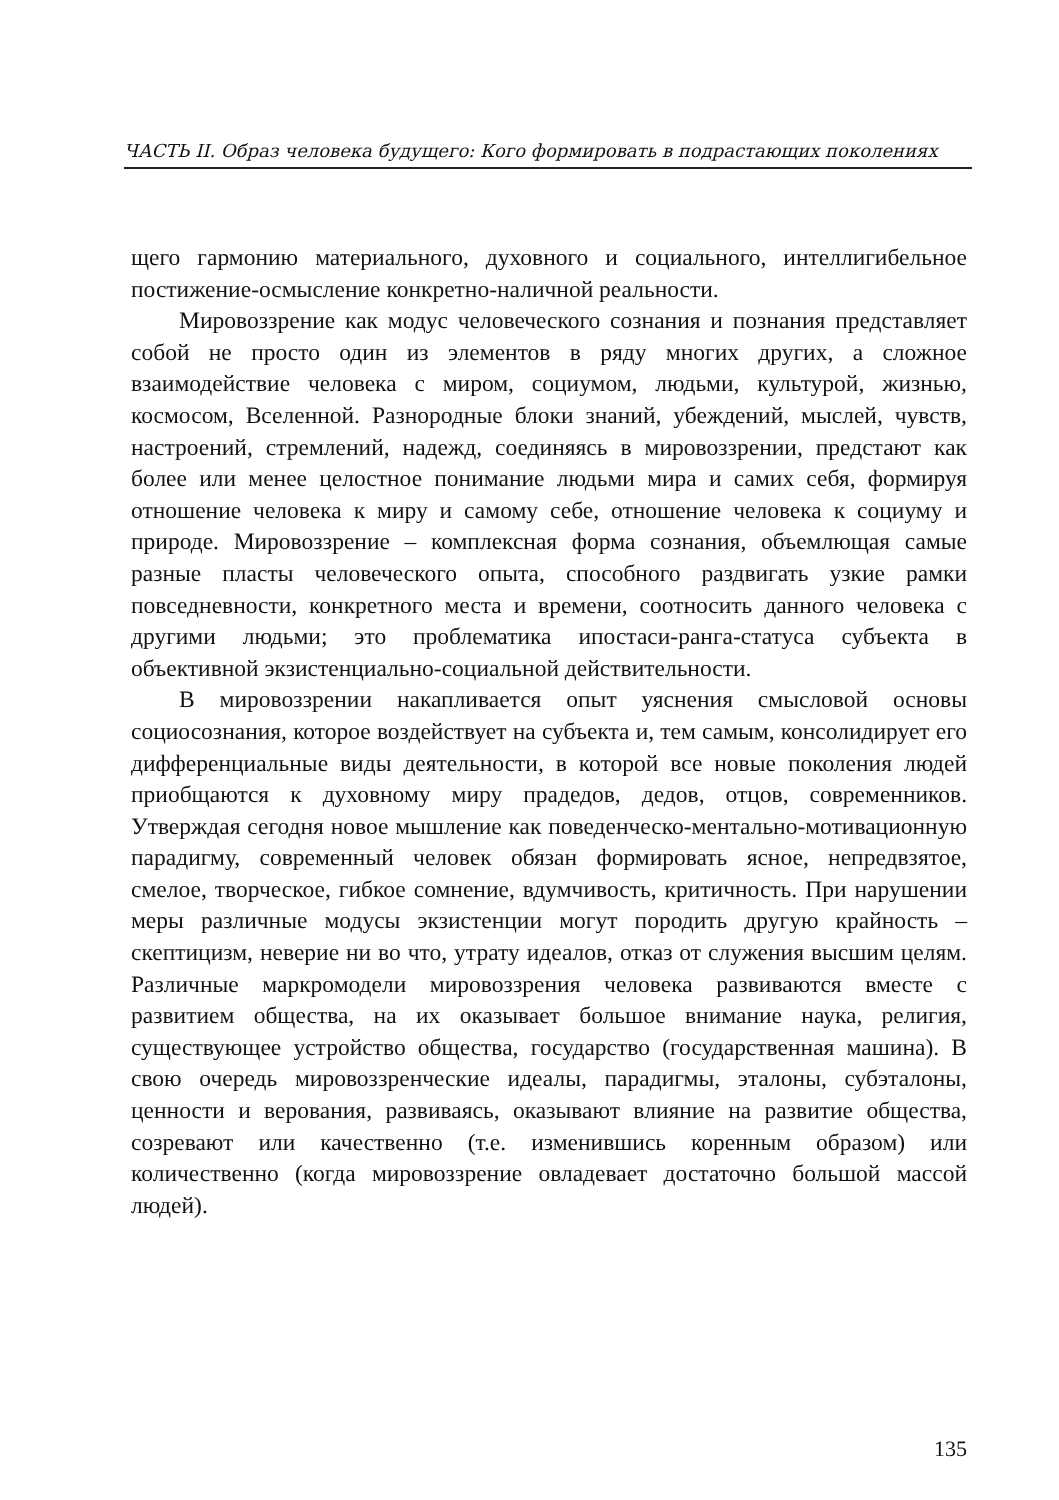ЧАСТЬ II. Образ человека будущего: Кого формировать в подрастающих поколениях
щего гармонию материального, духовного и социального, интелли­гибельное постижение-осмысление конкретно-наличной реальности.
Мировоззрение как модус человеческого сознания и познания представляет собой не просто один из элементов в ряду многих дру­гих, а сложное взаимодействие человека с миром, социумом, людь­ми, культурой, жизнью, космосом, Вселенной. Разнородные блоки знаний, убеждений, мыслей, чувств, настроений, стремлений, на­дежд, соединяясь в мировоззрении, предстают как более или менее целостное понимание людьми мира и самих себя, формируя отноше­ние человека к миру и самому себе, отношение человека к социуму и природе. Мировоззрение – комплексная форма сознания, объемлю­щая самые разные пласты человеческого опыта, способного раздви­гать узкие рамки повседневности, конкретного места и времени, со­относить данного человека с другими людьми; это проблематика ипостаси-ранга-статуса субъекта в объективной экзистенциально-социальной действительности.
В мировоззрении накапливается опыт уяснения смысловой осно­вы социосознания, которое воздействует на субъекта и, тем самым, консолидирует его дифференциальные виды деятельности, в которой все новые поколения людей приобщаются к духовному миру праде­дов, дедов, отцов, современников. Утверждая сегодня новое мышле­ние как поведенческо-ментально-мотивационную парадигму, совре­менный человек обязан формировать ясное, непредвзятое, смелое, творческое, гибкое сомнение, вдумчивость, критичность. При нару­шении меры различные модусы экзистенции могут породить другую крайность – скептицизм, неверие ни во что, утрату идеалов, отказ от служения высшим целям. Различные маркромодели мировоззрения человека развиваются вместе с развитием общества, на их оказывает большое внимание наука, религия, существующее устройство обще­ства, государство (государственная машина). В свою очередь миро­воззренческие идеалы, парадигмы, эталоны, субэталоны, ценности и верования, развиваясь, оказывают влияние на развитие общества, созревают или качественно (т.е. изменившись коренным образом) или количественно (когда мировоззрение овладевает достаточно большой массой людей).
135